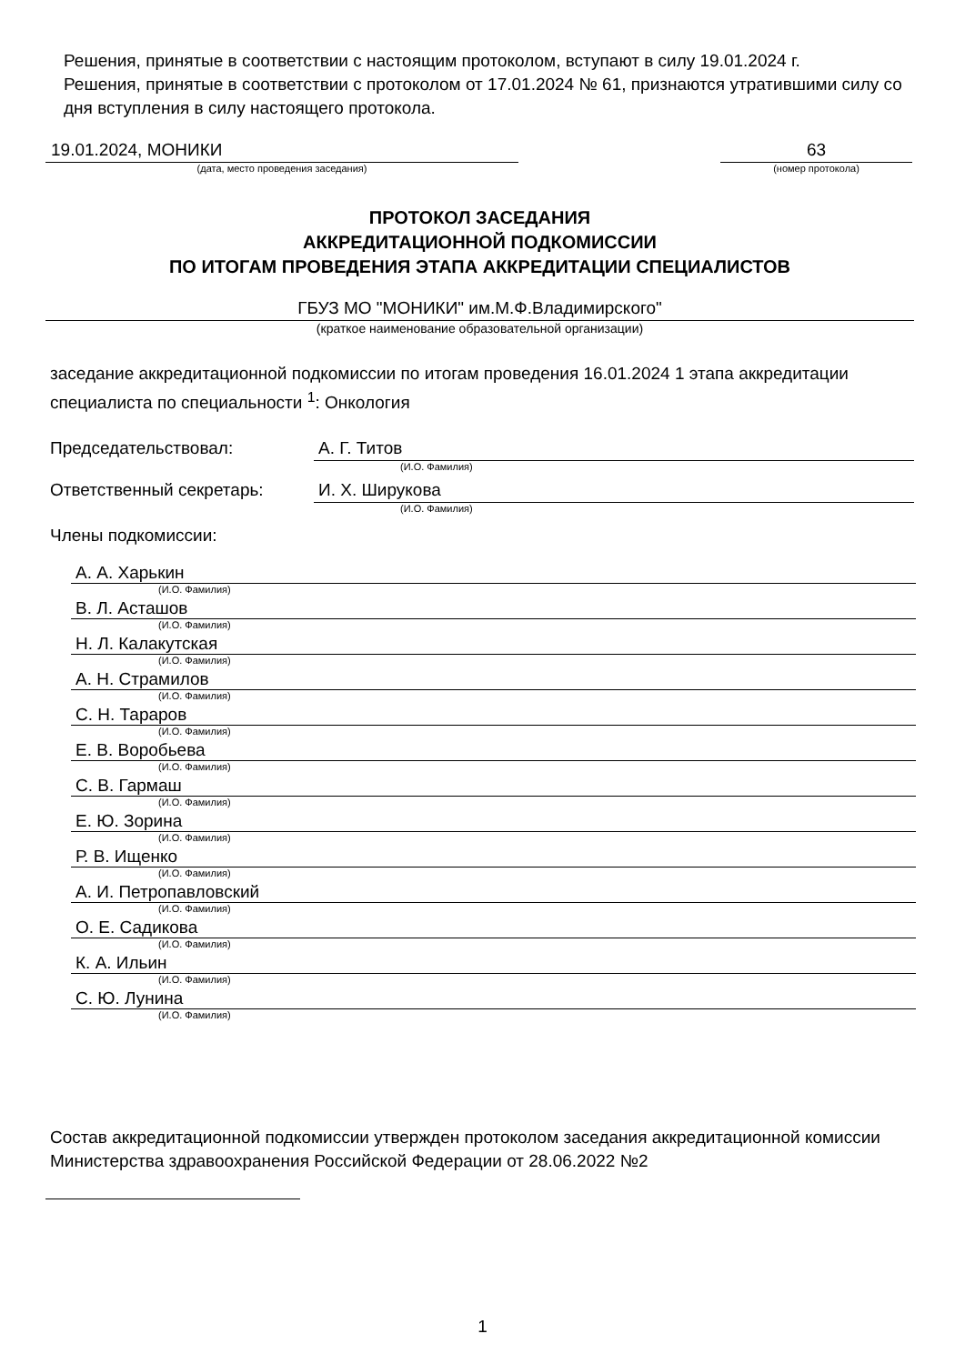Решения, принятые в соответствии с настоящим протоколом, вступают в силу 19.01.2024 г.
Решения, принятые в соответствии с протоколом от 17.01.2024 № 61, признаются утратившими силу со дня вступления в силу настоящего протокола.
19.01.2024, МОНИКИ
(дата, место проведения заседания)
63
(номер протокола)
ПРОТОКОЛ ЗАСЕДАНИЯ
АККРЕДИТАЦИОННОЙ ПОДКОМИССИИ
ПО ИТОГАМ ПРОВЕДЕНИЯ ЭТАПА АККРЕДИТАЦИИ СПЕЦИАЛИСТОВ
ГБУЗ МО "МОНИКИ" им.М.Ф.Владимирского"
(краткое наименование образовательной организации)
заседание аккредитационной подкомиссии по итогам проведения 16.01.2024 1 этапа аккредитации специалиста по специальности <sup>1</sup>: Онкология
Председательствовал: А. Г. Титов
(И.О. Фамилия)
Ответственный секретарь: И. Х. Ширукова
(И.О. Фамилия)
Члены подкомиссии:
А. А. Харькин
(И.О. Фамилия)
В. Л. Асташов
(И.О. Фамилия)
Н. Л. Калакутская
(И.О. Фамилия)
А. Н. Страмилов
(И.О. Фамилия)
С. Н. Тарарoв
(И.О. Фамилия)
Е. В. Воробьева
(И.О. Фамилия)
С. В. Гармаш
(И.О. Фамилия)
Е. Ю. Зорина
(И.О. Фамилия)
Р. В. Ищенко
(И.О. Фамилия)
А. И. Петропавловский
(И.О. Фамилия)
О. Е. Садикова
(И.О. Фамилия)
К. А. Ильин
(И.О. Фамилия)
С. Ю. Лунина
(И.О. Фамилия)
Состав аккредитационной подкомиссии утвержден протоколом заседания аккредитационной комиссии Министерства здравоохранения Российской Федерации от 28.06.2022 №2
1